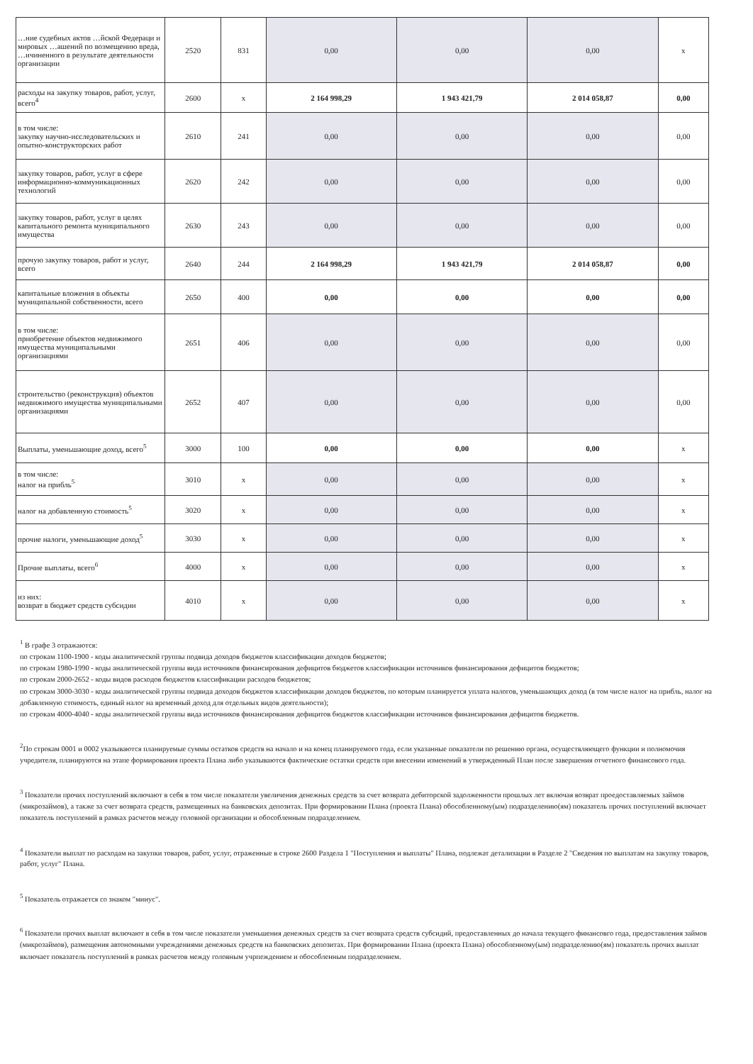| …ние судебных актов …йской Федераци и мировых …ашений по возмещению вреда, …ичиненного в результате деятельности организации | 2520 | 831 | 0,00 | 0,00 | 0,00 | x |
| расходы на закупку товаров, работ, услуг, всего<sup>4</sup> | 2600 | x | 2 164 998,29 | 1 943 421,79 | 2 014 058,87 | 0,00 |
| в том числе: закупку научно-исследовательских и опытно-конструкторских работ | 2610 | 241 | 0,00 | 0,00 | 0,00 | 0,00 |
| закупку товаров, работ, услуг в сфере информационно-коммуникационных технологий | 2620 | 242 | 0,00 | 0,00 | 0,00 | 0,00 |
| закупку товаров, работ, услуг в целях капитального ремонта муниципального имущества | 2630 | 243 | 0,00 | 0,00 | 0,00 | 0,00 |
| прочую закупку товаров, работ и услуг, всего | 2640 | 244 | 2 164 998,29 | 1 943 421,79 | 2 014 058,87 | 0,00 |
| капитальные вложения в объекты муниципальной собственности, всего | 2650 | 400 | 0,00 | 0,00 | 0,00 | 0,00 |
| в том числе: приобретение объектов недвижимого имущества муниципальными организациями | 2651 | 406 | 0,00 | 0,00 | 0,00 | 0,00 |
| строительство (реконструкция) объектов недвижимого имущества муниципальными организациями | 2652 | 407 | 0,00 | 0,00 | 0,00 | 0,00 |
| Выплаты, уменьшающие доход, всего<sup>5</sup> | 3000 | 100 | 0,00 | 0,00 | 0,00 | x |
| в том числе: налог на прибль<sup>5</sup> | 3010 | x | 0,00 | 0,00 | 0,00 | x |
| налог на добавленную стоимость<sup>5</sup> | 3020 | x | 0,00 | 0,00 | 0,00 | x |
| прочие налоги, уменьшающие доход<sup>5</sup> | 3030 | x | 0,00 | 0,00 | 0,00 | x |
| Прочие выплаты, всего<sup>6</sup> | 4000 | x | 0,00 | 0,00 | 0,00 | x |
| из них: возврат в бюджет средств субсидии | 4010 | x | 0,00 | 0,00 | 0,00 | x |
<sup>1</sup> В графе 3 отражаются:
по строкам 1100-1900 - коды аналитической группы подвида доходов бюджетов классификации доходов бюджетов;
по строкам 1980-1990 - коды аналитической группы вида источников финансирования дефицитов бюджетов классификации источников финансирования дефицитов бюджетов;
по строкам 2000-2652 - коды видов расходов бюджетов классификации расходов бюджетов;
по строкам 3000-3030 - коды аналитической группы подвида доходов бюджетов классификации доходов бюджетов, по которым планируется уплата налогов, уменьшающих доход (в том числе налог на прибль, налог на добавленную стоимость, единый налог на временный доход для отдельных видов деятельности);
по строкам 4000-4040 - коды аналитической группы вида источников финансирования дефицитов бюджетов классификации источников финансирования дефицитов бюджетов.
<sup>2</sup> По строкам 0001 и 0002 указываются планируемые суммы остатков средств на начало и на конец планируемого года, если указанные показатели по решению органа, осуществляющего функции и полномочия учредителя, планируются на этапе формирования проекта Плана либо указываются фактические остатки средств при внесении изменений в утвержденный План после завершения отчетного финансового года.
<sup>3</sup> Показатели прочих поступлений включают в себя в том числе показатели увеличения денежных средств за счет возврата дебиторской задолженности прошлых лет включая возврат проедоставляемых займов (микрозаймов), а также за счет возврата средств, размещенных на банковских депозитах. При формировании Плана (проекта Плана) обособленному(ым) подразделению(ям) показатель прочих поступлений включает показатель поступлений в рамках расчетов между головной организации и обособленным подразделением.
<sup>4</sup> Показатели выплат по расходам на закупки товаров, работ, услуг, отраженные в строке 2600 Раздела 1 "Поступления и выплаты" Плана, подлежат детализации в Разделе 2 "Сведения по выплатам на закупку товаров, работ, услуг" Плана.
<sup>5</sup> Показатель отражается со знаком "минус".
<sup>6</sup> Показатели прочих выплат включают в себя в том числе показатели уменьшения денежных средств за счет возврата средств субсидий, предоставленных до начала текущего финансовго года, предоставления займов (микрозаймов), размещения автономными учреждениями денежных средств на банковских депозитах. При формировании Плана (проекта Плана) обособленному(ым) подразделению(ям) показатель прочих выплат включает показатель поступлений в рамках расчетов между головным учрпеждением и обособленным подразделением.